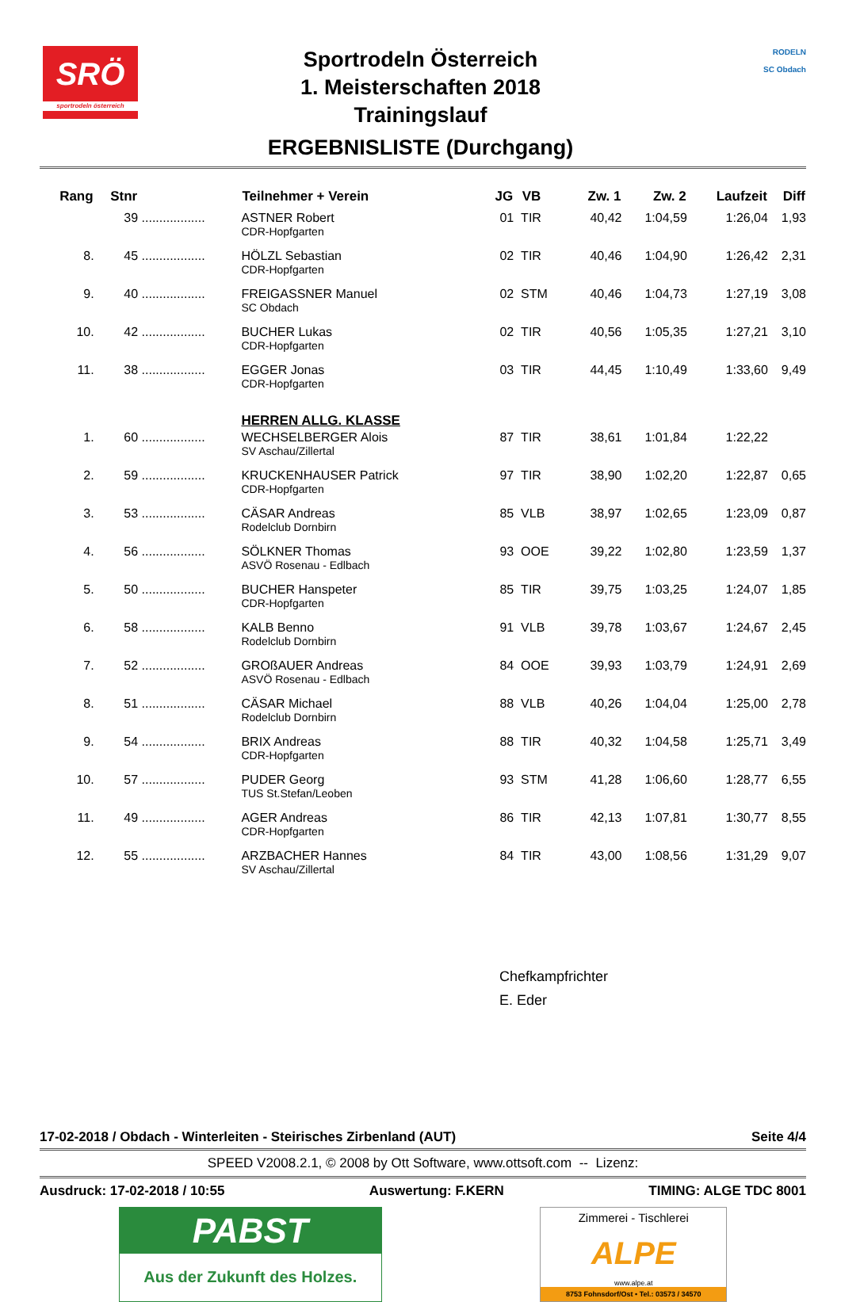SRÖ
sportrodeln österreich
Sportrodeln Österreich
1. Meisterschaften 2018
Trainingslauf
ERGEBNISLISTE (Durchgang)
RODELN
SC Obdach
| Rang | Stnr | | Teilnehmer + Verein | JG | VB | Zw. 1 | Zw. 2 | Laufzeit | Diff |
| --- | --- | --- | --- | --- | --- | --- | --- | --- | --- |
| | 39 | .................. | ASTNER Robert CDR-Hopfgarten | 01 | TIR | 40,42 | 1:04,59 | 1:26,04 | 1,93 |
| 8. | 45 | .................. | HÖLZL Sebastian CDR-Hopfgarten | 02 | TIR | 40,46 | 1:04,90 | 1:26,42 | 2,31 |
| 9. | 40 | .................. | FREIGASSNER Manuel SC Obdach | 02 | STM | 40,46 | 1:04,73 | 1:27,19 | 3,08 |
| 10. | 42 | .................. | BUCHER Lukas CDR-Hopfgarten | 02 | TIR | 40,56 | 1:05,35 | 1:27,21 | 3,10 |
| 11. | 38 | .................. | EGGER Jonas CDR-Hopfgarten | 03 | TIR | 44,45 | 1:10,49 | 1:33,60 | 9,49 |
| | | | HERREN ALLG. KLASSE | | | | | | |
| 1. | 60 | .................. | WECHSELBERGER Alois SV Aschau/Zillertal | 87 | TIR | 38,61 | 1:01,84 | 1:22,22 | |
| 2. | 59 | .................. | KRUCKENHAUSER Patrick CDR-Hopfgarten | 97 | TIR | 38,90 | 1:02,20 | 1:22,87 | 0,65 |
| 3. | 53 | .................. | CÄSAR Andreas Rodelclub Dornbirn | 85 | VLB | 38,97 | 1:02,65 | 1:23,09 | 0,87 |
| 4. | 56 | .................. | SÖLKNER Thomas ASVÖ Rosenau - Edlbach | 93 | OOE | 39,22 | 1:02,80 | 1:23,59 | 1,37 |
| 5. | 50 | .................. | BUCHER Hanspeter CDR-Hopfgarten | 85 | TIR | 39,75 | 1:03,25 | 1:24,07 | 1,85 |
| 6. | 58 | .................. | KALB Benno Rodelclub Dornbirn | 91 | VLB | 39,78 | 1:03,67 | 1:24,67 | 2,45 |
| 7. | 52 | .................. | GROßAUER Andreas ASVÖ Rosenau - Edlbach | 84 | OOE | 39,93 | 1:03,79 | 1:24,91 | 2,69 |
| 8. | 51 | .................. | CÄSAR Michael Rodelclub Dornbirn | 88 | VLB | 40,26 | 1:04,04 | 1:25,00 | 2,78 |
| 9. | 54 | .................. | BRIX Andreas CDR-Hopfgarten | 88 | TIR | 40,32 | 1:04,58 | 1:25,71 | 3,49 |
| 10. | 57 | .................. | PUDER Georg TUS St.Stefan/Leoben | 93 | STM | 41,28 | 1:06,60 | 1:28,77 | 6,55 |
| 11. | 49 | .................. | AGER Andreas CDR-Hopfgarten | 86 | TIR | 42,13 | 1:07,81 | 1:30,77 | 8,55 |
| 12. | 55 | .................. | ARZBACHER Hannes SV Aschau/Zillertal | 84 | TIR | 43,00 | 1:08,56 | 1:31,29 | 9,07 |
Chefkampfrichter
E. Eder
17-02-2018 / Obdach - Winterleiten - Steirisches Zirbenland (AUT) Seite 4/4
SPEED V2008.2.1, © 2008 by Ott Software, www.ottsoft.com -- Lizenz:
Ausdruck: 17-02-2018 / 10:55 Auswertung: F.KERN TIMING: ALGE TDC 8001
PABST
Aus der Zukunft des Holzes.
Zimmerei - Tischlerei
ALPE
www.alpe.at
8753 Fohnsdorf/Ost • Tel.: 03573 / 34570